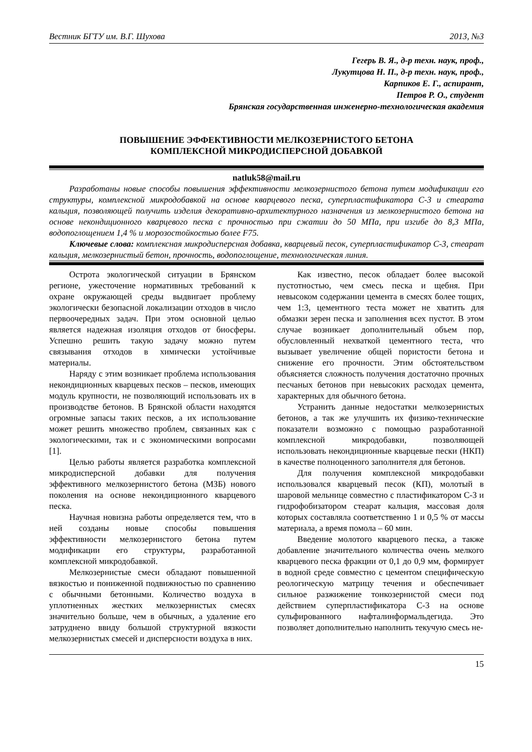Вестник БГТУ им. В.Г. Шухова 2013, №3
Гегерь В. Я., д-р техн. наук, проф.,
Лукутцова Н. П., д-р техн. наук, проф.,
Карпиков Е. Г., аспирант,
Петров Р. О., студент
Брянская государственная инженерно-технологическая академия
ПОВЫШЕНИЕ ЭФФЕКТИВНОСТИ МЕЛКОЗЕРНИСТОГО БЕТОНА
КОМПЛЕКСНОЙ МИКРОДИСПЕРСНОЙ ДОБАВКОЙ
natluk58@mail.ru
Разработаны новые способы повышения эффективности мелкозернистого бетона путем модификации его структуры, комплексной микродобавкой на основе кварцевого песка, суперпластификатора С-3 и стеарата кальция, позволяющей получить изделия декоративно-архитектурного назначения из мелкозернистого бетона на основе некондиционного кварцевого песка с прочностью при сжатии до 50 МПа, при изгибе до 8,3 МПа, водопоглощением 1,4 % и морозостойкостью более F75.
Ключевые слова: комплексная микродисперсная добавка, кварцевый песок, суперпластификатор С-3, стеарат кальция, мелкозернистый бетон, прочность, водопоглощение, технологическая линия.
Острота экологической ситуации в Брянском регионе, ужесточение нормативных требований к охране окружающей среды выдвигает проблему экологически безопасной локализации отходов в число первоочередных задач. При этом основной целью является надежная изоляция отходов от биосферы. Успешно решить такую задачу можно путем связывания отходов в химически устойчивые материалы.
Наряду с этим возникает проблема использования некондиционных кварцевых песков – песков, имеющих модуль крупности, не позволяющий использовать их в производстве бетонов. В Брянской области находятся огромные запасы таких песков, а их использование может решить множество проблем, связанных как с экологическими, так и с экономическими вопросами [1].
Целью работы является разработка комплексной микродисперсной добавки для получения эффективного мелкозернистого бетона (МЗБ) нового поколения на основе некондиционного кварцевого песка.
Научная новизна работы определяется тем, что в ней созданы новые способы повышения эффективности мелкозернистого бетона путем модификации его структуры, разработанной комплексной микродобавкой.
Мелкозернистые смеси обладают повышенной вязкостью и пониженной подвижностью по сравнению с обычными бетонными. Количество воздуха в уплотненных жестких мелкозернистых смесях значительно больше, чем в обычных, а удаление его затруднено ввиду большой структурной вязкости мелкозернистых смесей и дисперсности воздуха в них.
Как известно, песок обладает более высокой пустотностью, чем смесь песка и щебня. При невысоком содержании цемента в смесях более тощих, чем 1:3, цементного теста может не хватить для обмазки зерен песка и заполнения всех пустот. В этом случае возникает дополнительный объем пор, обусловленный нехваткой цементного теста, что вызывает увеличение общей пористости бетона и снижение его прочности. Этим обстоятельством объясняется сложность получения достаточно прочных песчаных бетонов при невысоких расходах цемента, характерных для обычного бетона.
Устранить данные недостатки мелкозернистых бетонов, а так же улучшить их физико-технические показатели возможно с помощью разработанной комплексной микродобавки, позволяющей использовать некондиционные кварцевые пески (НКП) в качестве полноценного заполнителя для бетонов.
Для получения комплексной микродобавки использовался кварцевый песок (КП), молотый в шаровой мельнице совместно с пластификатором С-3 и гидрофобизатором стеарат кальция, массовая доля которых составляла соответственно 1 и 0,5 % от массы материала, а время помола – 60 мин.
Введение молотого кварцевого песка, а также добавление значительного количества очень мелкого кварцевого песка фракции от 0,1 до 0,9 мм, формирует в водной среде совместно с цементом специфическую реологическую матрицу течения и обеспечивает сильное разжижение тонкозернистой смеси под действием суперпластификатора С-3 на основе сульфированного нафталинформальдегида. Это позволяет дополнительно наполнить текучую смесь не-
15